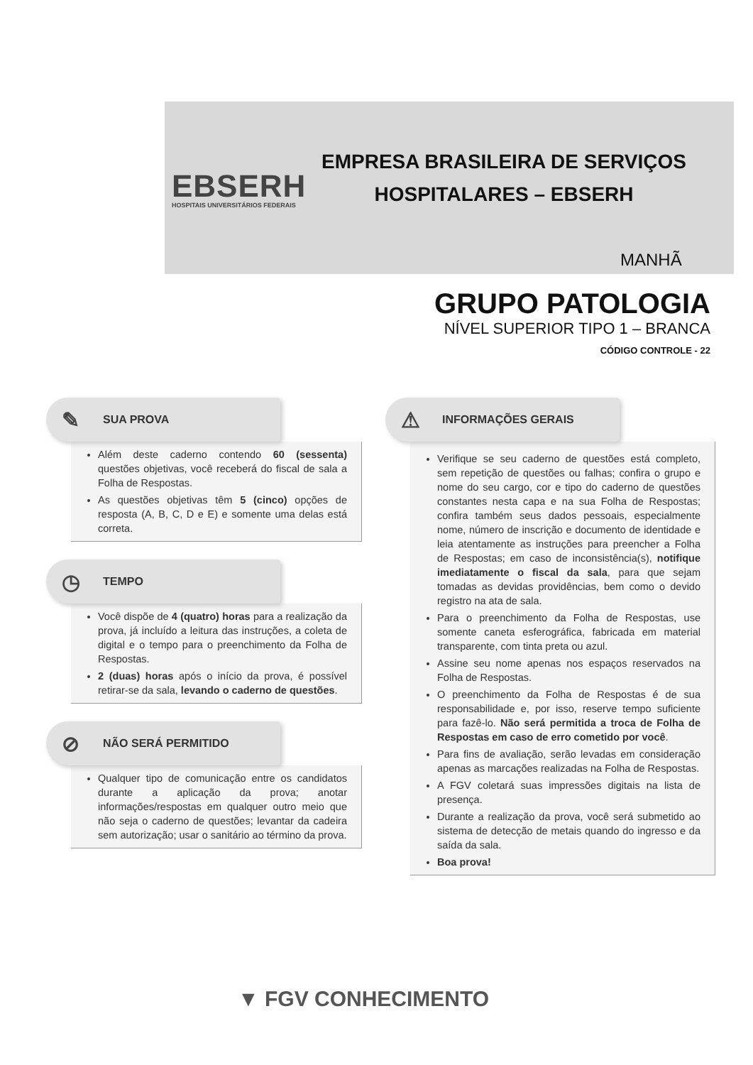EBSERH
HOSPITAIS UNIVERSITÁRIOS FEDERAIS
EMPRESA BRASILEIRA DE SERVIÇOS
HOSPITALARES – EBSERH
MANHÃ
GRUPO PATOLOGIA
NÍVEL SUPERIOR TIPO 1 – BRANCA
CÓDIGO CONTROLE - 22
✎ SUA PROVA
Além deste caderno contendo 60 (sessenta) questões objetivas, você receberá do fiscal de sala a Folha de Respostas.
As questões objetivas têm 5 (cinco) opções de resposta (A, B, C, D e E) e somente uma delas está correta.
◷ TEMPO
Você dispõe de 4 (quatro) horas para a realização da prova, já incluído a leitura das instruções, a coleta de digital e o tempo para o preenchimento da Folha de Respostas.
2 (duas) horas após o início da prova, é possível retirar-se da sala, levando o caderno de questões.
⊘ NÃO SERÁ PERMITIDO
Qualquer tipo de comunicação entre os candidatos durante a aplicação da prova; anotar informações/respostas em qualquer outro meio que não seja o caderno de questões; levantar da cadeira sem autorização; usar o sanitário ao término da prova.
⚠ INFORMAÇÕES GERAIS
Verifique se seu caderno de questões está completo, sem repetição de questões ou falhas; confira o grupo e nome do seu cargo, cor e tipo do caderno de questões constantes nesta capa e na sua Folha de Respostas; confira também seus dados pessoais, especialmente nome, número de inscrição e documento de identidade e leia atentamente as instruções para preencher a Folha de Respostas; em caso de inconsistência(s), notifique imediatamente o fiscal da sala, para que sejam tomadas as devidas providências, bem como o devido registro na ata de sala.
Para o preenchimento da Folha de Respostas, use somente caneta esferográfica, fabricada em material transparente, com tinta preta ou azul.
Assine seu nome apenas nos espaços reservados na Folha de Respostas.
O preenchimento da Folha de Respostas é de sua responsabilidade e, por isso, reserve tempo suficiente para fazê-lo. Não será permitida a troca de Folha de Respostas em caso de erro cometido por você.
Para fins de avaliação, serão levadas em consideração apenas as marcações realizadas na Folha de Respostas.
A FGV coletará suas impressões digitais na lista de presença.
Durante a realização da prova, você será submetido ao sistema de detecção de metais quando do ingresso e da saída da sala.
Boa prova!
▼ FGV CONHECIMENTO